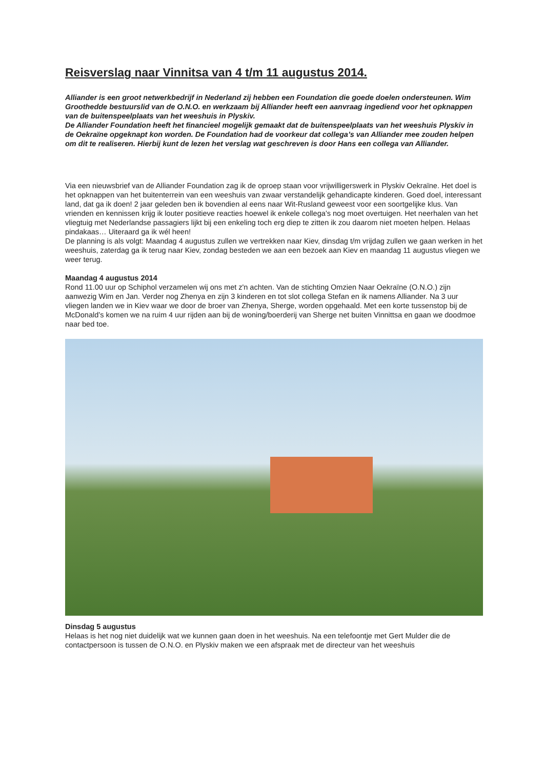Reisverslag naar Vinnitsa van 4 t/m 11 augustus 2014.
Alliander is een groot netwerkbedrijf in Nederland zij hebben een Foundation die goede doelen ondersteunen. Wim Groothedde bestuurslid van de O.N.O. en werkzaam bij Alliander heeft een aanvraag ingediend voor het opknappen van de buitenspeelplaats van het weeshuis in Plyskiv.
De Alliander Foundation heeft het financieel mogelijk gemaakt dat de buitenspeelplaats van het weeshuis Plyskiv in de Oekraïne opgeknapt kon worden. De Foundation had de voorkeur dat collega’s van Alliander mee zouden helpen om dit te realiseren. Hierbij kunt de lezen het verslag wat geschreven is door Hans een collega van Alliander.
Via een nieuwsbrief van de Alliander Foundation zag ik de oproep staan voor vrijwilligerswerk in Plyskiv Oekraïne. Het doel is het opknappen van het buitenterrein van een weeshuis van zwaar verstandelijk gehandicapte kinderen. Goed doel, interessant land, dat ga ik doen! 2 jaar geleden ben ik bovendien al eens naar Wit-Rusland geweest voor een soortgelijke klus. Van vrienden en kennissen krijg ik louter positieve reacties hoewel ik enkele collega’s nog moet overtuigen. Het neerhalen van het vliegtuig met Nederlandse passagiers lijkt bij een enkeling toch erg diep te zitten ik zou daarom niet moeten helpen. Helaas pindakaas… Uiteraard ga ik wél heen!
De planning is als volgt: Maandag 4 augustus zullen we vertrekken naar Kiev, dinsdag t/m vrijdag zullen we gaan werken in het weeshuis, zaterdag ga ik terug naar Kiev, zondag besteden we aan een bezoek aan Kiev en maandag 11 augustus vliegen we weer terug.
Maandag 4 augustus 2014
Rond 11.00 uur op Schiphol verzamelen wij ons met z'n achten. Van de stichting Omzien Naar Oekraïne (O.N.O.) zijn aanwezig Wim en Jan. Verder nog Zhenya en zijn 3 kinderen en tot slot collega Stefan en ik namens Alliander. Na 3 uur vliegen landen we in Kiev waar we door de broer van Zhenya, Sherge, worden opgehaald. Met een korte tussenstop bij de McDonald’s komen we na ruim 4 uur rijden aan bij de woning/boerderij van Sherge net buiten Vinnittsa en gaan we doodmoe naar bed toe.
Dinsdag 5 augustus
Helaas is het nog niet duidelijk wat we kunnen gaan doen in het weeshuis. Na een telefoontje met Gert Mulder die de contactpersoon is tussen de O.N.O. en Plyskiv maken we een afspraak met de directeur van het weeshuis